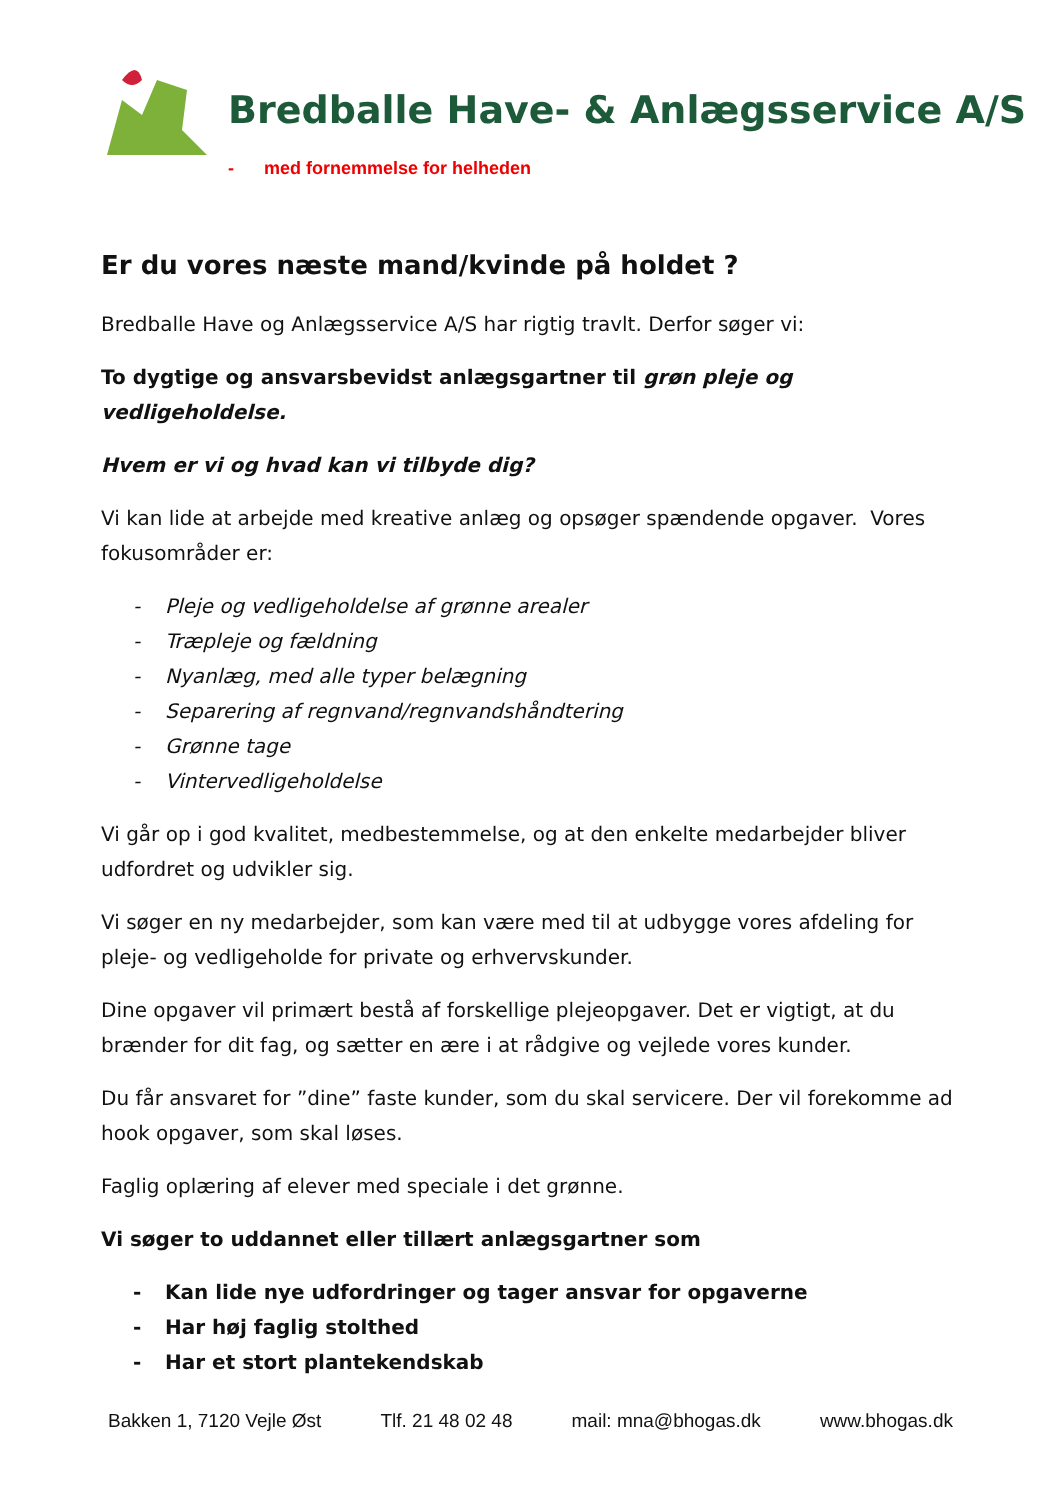Bredballe Have- & Anlægsservice A/S
- med fornemmelse for helheden
Er du vores næste mand/kvinde på holdet ?
Bredballe Have og Anlægsservice A/S har rigtig travlt. Derfor søger vi:
To dygtige og ansvarsbevidst anlægsgartner til grøn pleje og vedligeholdelse.
Hvem er vi og hvad kan vi tilbyde dig?
Vi kan lide at arbejde med kreative anlæg og opsøger spændende opgaver. Vores fokusområder er:
- Pleje og vedligeholdelse af grønne arealer
- Træpleje og fældning
- Nyanlæg, med alle typer belægning
- Separering af regnvand/regnvandshåndtering
- Grønne tage
- Vintervedligeholdelse
Vi går op i god kvalitet, medbestemmelse, og at den enkelte medarbejder bliver udfordret og udvikler sig.
Vi søger en ny medarbejder, som kan være med til at udbygge vores afdeling for pleje- og vedligeholde for private og erhvervskunder.
Dine opgaver vil primært bestå af forskellige plejeopgaver. Det er vigtigt, at du brænder for dit fag, og sætter en ære i at rådgive og vejlede vores kunder.
Du får ansvaret for ”dine” faste kunder, som du skal servicere. Der vil forekomme ad hook opgaver, som skal løses.
Faglig oplæring af elever med speciale i det grønne.
Vi søger to uddannet eller tillært anlægsgartner som
- Kan lide nye udfordringer og tager ansvar for opgaverne
- Har høj faglig stolthed
- Har et stort plantekendskab
Bakken 1, 7120 Vejle Øst Tlf. 21 48 02 48 mail: mna@bhogas.dk www.bhogas.dk